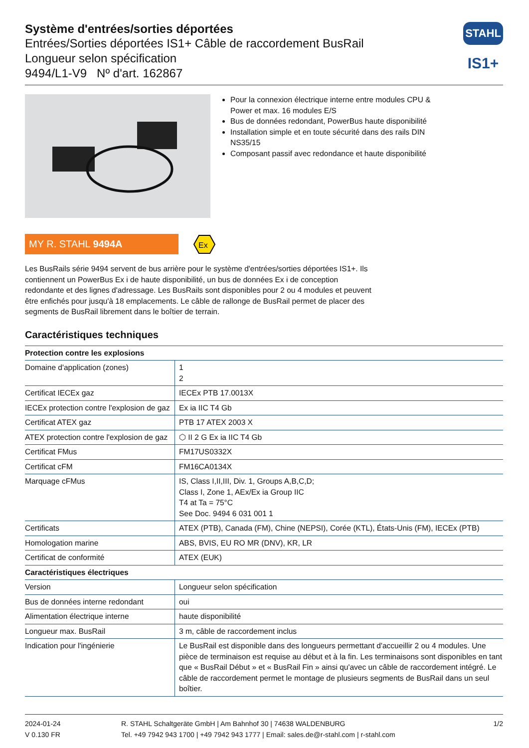Système d'entrées/sorties déportées
Entrées/Sorties déportées IS1+ Câble de raccordement BusRail
Longueur selon spécification
9494/L1-V9 Nº d'art. 162867
STAHL
IS1+
Pour la connexion électrique interne entre modules CPU & Power et max. 16 modules E/S
Bus de données redondant, PowerBus haute disponibilité
Installation simple et en toute sécurité dans des rails DIN NS35/15
Composant passif avec redondance et haute disponibilité
MY R. STAHL 9494A
Ex
Les BusRails série 9494 servent de bus arrière pour le système d'entrées/sorties déportées IS1+. Ils contiennent un PowerBus Ex i de haute disponibilité, un bus de données Ex i de conception redondante et des lignes d'adressage. Les BusRails sont disponibles pour 2 ou 4 modules et peuvent être enfichés pour jusqu'à 18 emplacements. Le câble de rallonge de BusRail permet de placer des segments de BusRail librement dans le boîtier de terrain.
Caractéristiques techniques
| Protection contre les explosions | |
| --- | --- |
| Domaine d'application (zones) | 1 2 |
| Certificat IECEx gaz | IECEx PTB 17.0013X |
| IECEx protection contre l'explosion de gaz | Ex ia IIC T4 Gb |
| Certificat ATEX gaz | PTB 17 ATEX 2003 X |
| ATEX protection contre l'explosion de gaz | ⬡ II 2 G Ex ia IIC T4 Gb |
| Certificat FMus | FM17US0332X |
| Certificat cFM | FM16CA0134X |
| Marquage cFMus | IS, Class I,II,III, Div. 1, Groups A,B,C,D; Class I, Zone 1, AEx/Ex ia Group IIC T4 at Ta = 75°C See Doc. 9494 6 031 001 1 |
| Certificats | ATEX (PTB), Canada (FM), Chine (NEPSI), Corée (KTL), États-Unis (FM), IECEx (PTB) |
| Homologation marine | ABS, BVIS, EU RO MR (DNV), KR, LR |
| Certificat de conformité | ATEX (EUK) |
| Caractéristiques électriques | |
| Version | Longueur selon spécification |
| Bus de données interne redondant | oui |
| Alimentation électrique interne | haute disponibilité |
| Longueur max. BusRail | 3 m, câble de raccordement inclus |
| Indication pour l'ingénierie | Le BusRail est disponible dans des longueurs permettant d'accueillir 2 ou 4 modules. Une pièce de terminaison est requise au début et à la fin. Les terminaisons sont disponibles en tant que « BusRail Début » et « BusRail Fin » ainsi qu'avec un câble de raccordement intégré. Le câble de raccordement permet le montage de plusieurs segments de BusRail dans un seul boîtier. |
2024-01-24
V 0.130 FR
R. STAHL Schaltgeräte GmbH | Am Bahnhof 30 | 74638 WALDENBURG
Tel. +49 7942 943 1700 | +49 7942 943 1777 | Email: sales.de@r-stahl.com | r-stahl.com
1/2